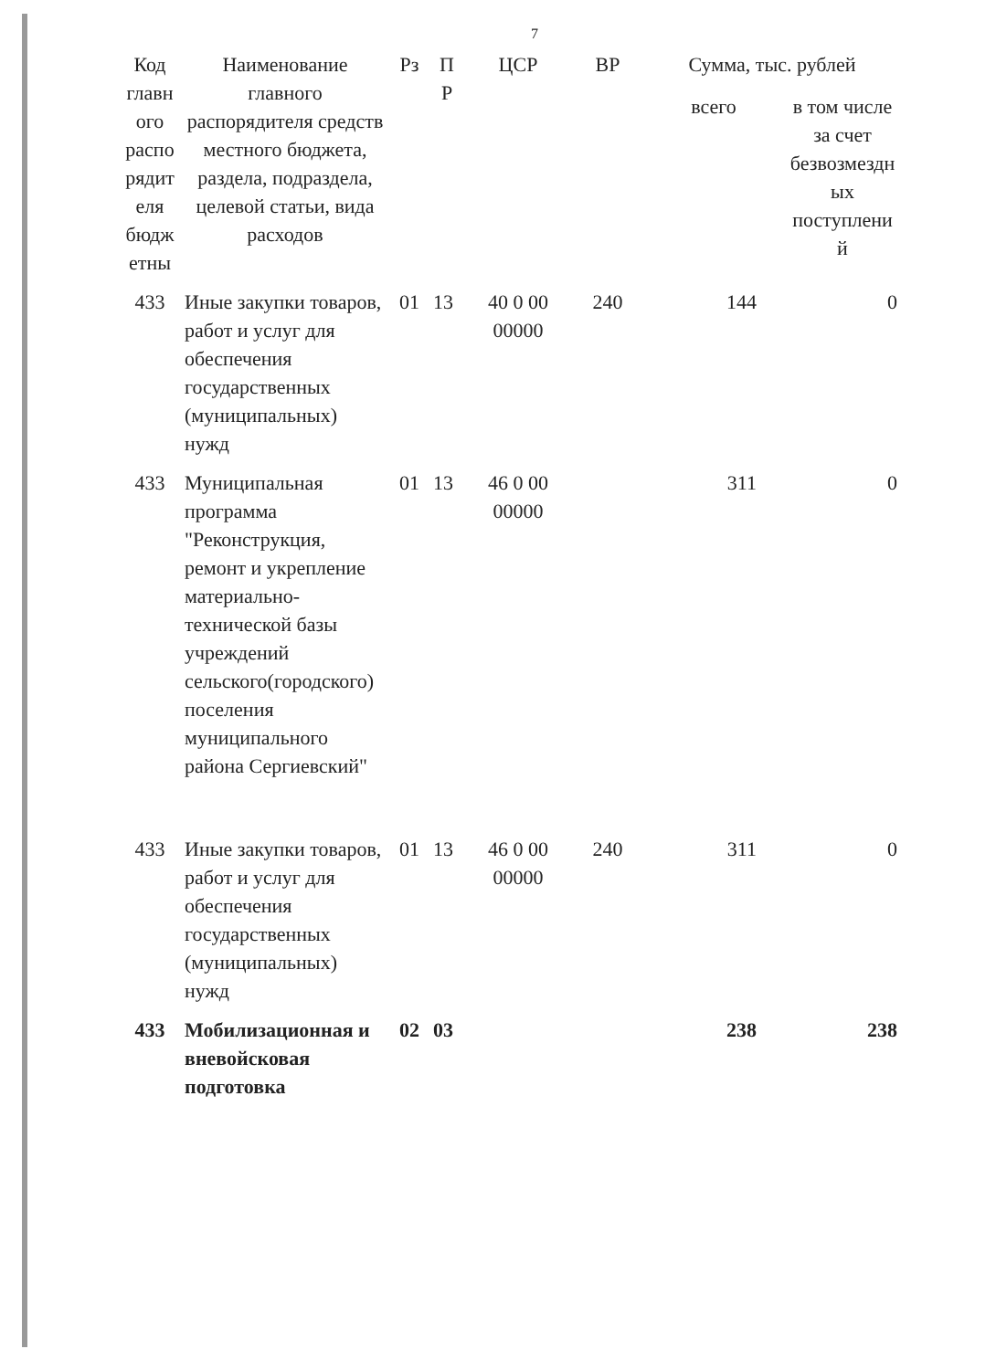7
| Код главн ого распо рядит еля бюдж етны | Наименование главного распорядителя средств местного бюджета, раздела, подраздела, целевой статьи, вида расходов | Рз | П Р | ЦСР | ВР | Сумма, тыс. рублей | |
| --- | --- | --- | --- | --- | --- | --- | --- |
| | | | | | | всего | в том числе за счет безвозмездн ых поступлени й |
| 433 | Иные закупки товаров, работ и услуг для обеспечения государственных (муниципальных) нужд | 01 | 13 | 40 0 00 00000 | 240 | 144 | 0 |
| 433 | Муниципальная программа "Реконструкция, ремонт и укрепление материально-технической базы учреждений сельского(городского) поселения муниципального района Сергиевский" | 01 | 13 | 46 0 00 00000 | | 311 | 0 |
| 433 | Иные закупки товаров, работ и услуг для обеспечения государственных (муниципальных) нужд | 01 | 13 | 46 0 00 00000 | 240 | 311 | 0 |
| 433 | Мобилизационная и вневойсковая подготовка | 02 | 03 | | | 238 | 238 |